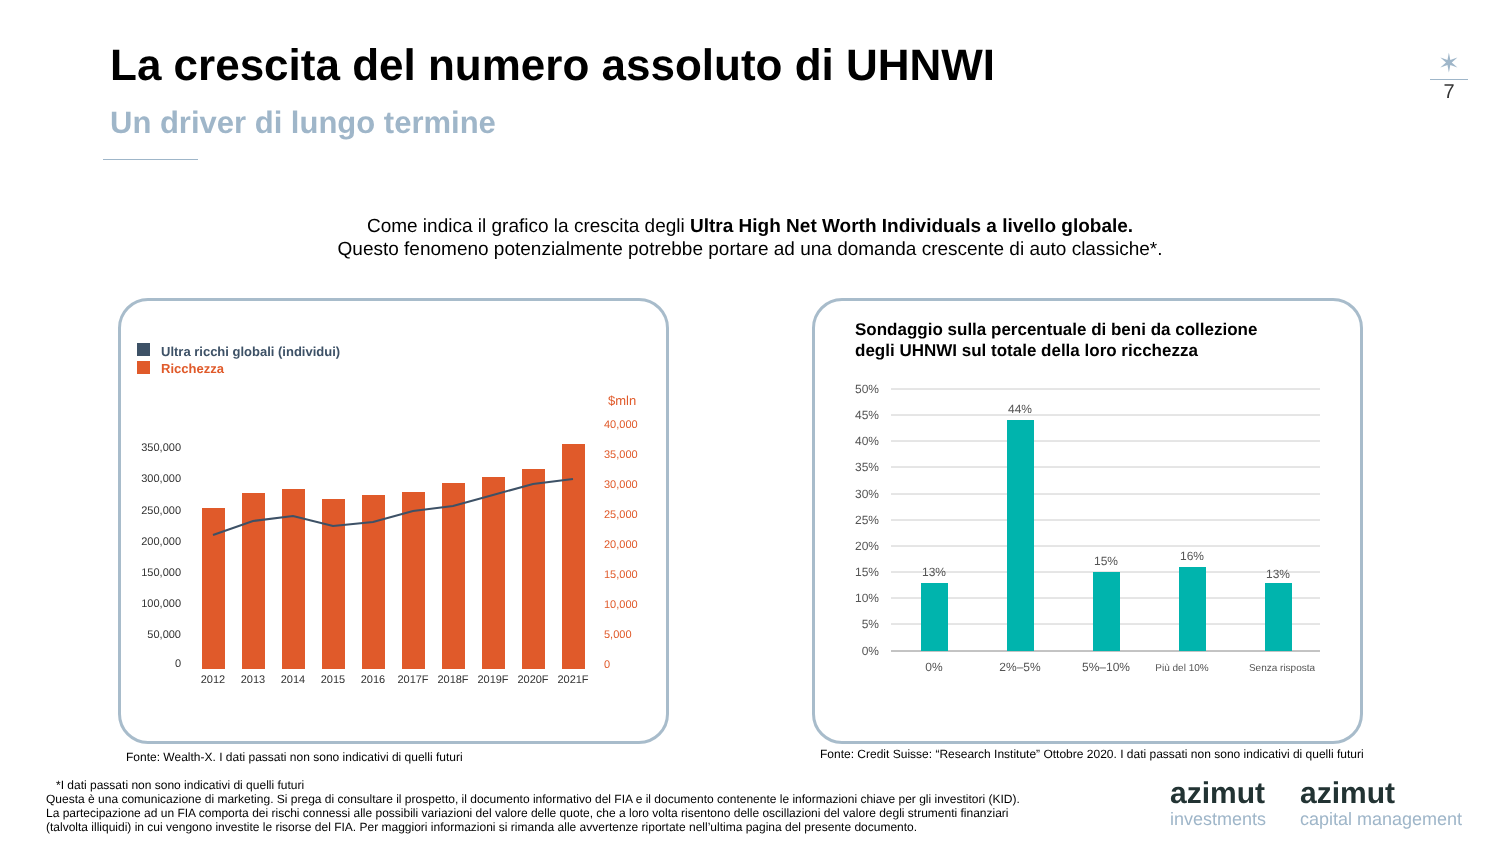La crescita del numero assoluto di UHNWI
Un driver di lungo termine
✶
7
Come indica il grafico la crescita degli Ultra High Net Worth Individuals a livello globale.
Questo fenomeno potenzialmente potrebbe portare ad una domanda crescente di auto classiche*.
Ultra ricchi globali (individui)
Ricchezza
$mln
350,000
300,000
250,000
200,000
150,000
100,000
50,000
0
40,000
35,000
30,000
25,000
20,000
15,000
10,000
5,000
0
2012
2013
2014
2015
2016
2017F
2018F
2019F
2020F
2021F
Fonte: Wealth-X. I dati passati non sono indicativi di quelli futuri
Sondaggio sulla percentuale di beni da collezione
degli UHNWI sul totale della loro ricchezza
50%
45%
40%
35%
30%
25%
20%
15%
10%
5%
0%
13%
44%
15%
16%
13%
0%
2%–5%
5%–10%
Più del 10%
Senza risposta
Fonte: Credit Suisse: “Research Institute” Ottobre 2020. I dati passati non sono indicativi di quelli futuri
*I dati passati non sono indicativi di quelli futuri
Questa è una comunicazione di marketing. Si prega di consultare il prospetto, il documento informativo del FIA e il documento contenente le informazioni chiave per gli investitori (KID).
La partecipazione ad un FIA comporta dei rischi connessi alle possibili variazioni del valore delle quote, che a loro volta risentono delle oscillazioni del valore degli strumenti finanziari
(talvolta illiquidi) in cui vengono investite le risorse del FIA. Per maggiori informazioni si rimanda alle avvertenze riportate nell’ultima pagina del presente documento.
azimut
investments
azimut
capital management